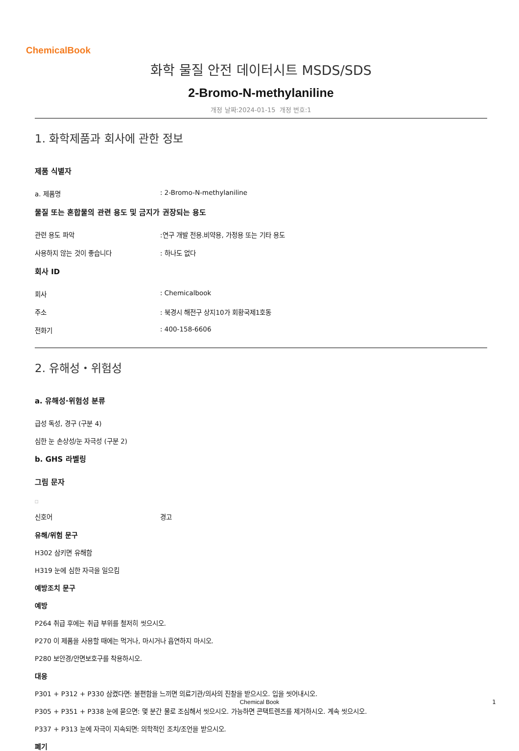ChemicalBook
화학 물질 안전 데이터시트 MSDS/SDS
2-Bromo-N-methylaniline
개정 날짜:2024-01-15 개정 번호:1
1. 화학제품과 회사에 관한 정보
제품 식별자
a. 제품명: 2-Bromo-N-methylaniline
물질 또는 혼합물의 관련 용도 및 금지가 권장되는 용도
관련 용도 파악:연구 개발 전용.비약용, 가정용 또는 기타 용도
사용하지 않는 것이 좋습니다: 하나도 없다
회사 ID
회사: Chemicalbook
주소: 북경시 해전구 상지10가 회황국제1호동
전화기: 400-158-6606
2. 유해성・위험성
a. 유해성·위험성 분류
급성 독성, 경구 (구분 4)
심한 눈 손상성/눈 자극성 (구분 2)
b. GHS 라벨링
그림 문자
□
신호어 경고
유해/위험 문구
H302 삼키면 유해함
H319 눈에 심한 자극을 일으킴
예방조치 문구
예방
P264 취급 후에는 취급 부위를 철저히 씻으시오.
P270 이 제품을 사용할 때에는 먹거나, 마시거나 흡연하지 마시오.
P280 보안경/안면보호구를 착용하시오.
대응
P301 + P312 + P330 삼켰다면: 불편함을 느끼면 의료기관/의사의 진찰을 받으시오. 입을 씻어내시오.
P305 + P351 + P338 눈에 묻으면: 몇 분간 물로 조심해서 씻으시오. 가능하면 콘택트렌즈를 제거하시오. 계속 씻으시오.
P337 + P313 눈에 자극이 지속되면: 의학적인 조치/조언을 받으시오.
폐기
Chemical Book 1